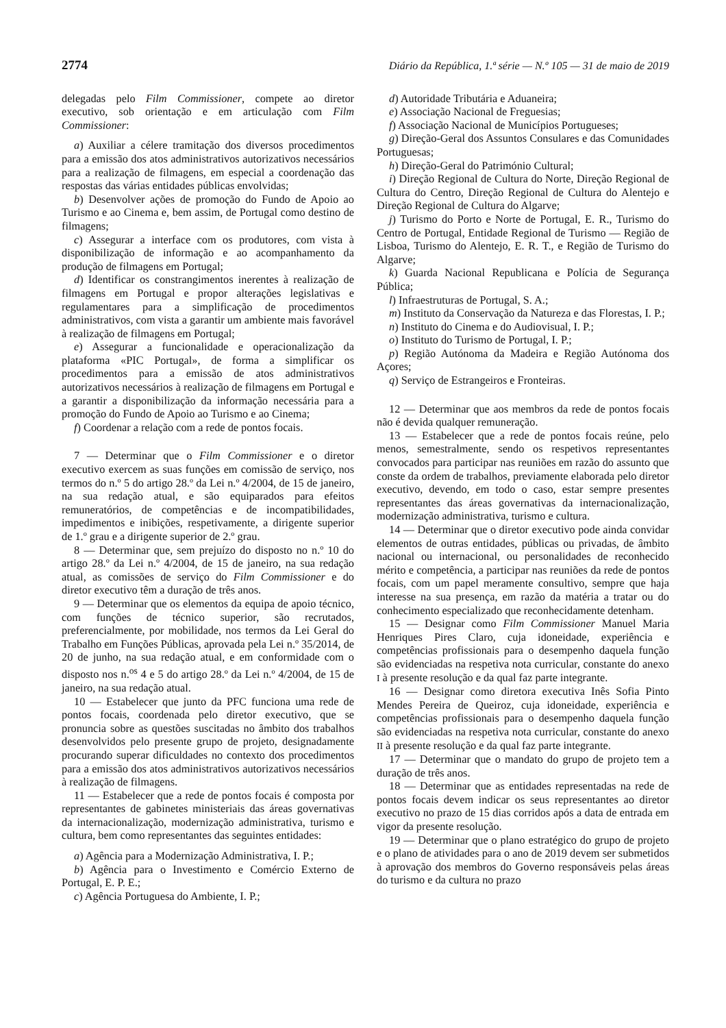2774 Diário da República, 1.ª série — N.º 105 — 31 de maio de 2019
delegadas pelo Film Commissioner, compete ao diretor executivo, sob orientação e em articulação com Film Commissioner:
a) Auxiliar a célere tramitação dos diversos procedimentos para a emissão dos atos administrativos autorizativos necessários para a realização de filmagens, em especial a coordenação das respostas das várias entidades públicas envolvidas;
b) Desenvolver ações de promoção do Fundo de Apoio ao Turismo e ao Cinema e, bem assim, de Portugal como destino de filmagens;
c) Assegurar a interface com os produtores, com vista à disponibilização de informação e ao acompanhamento da produção de filmagens em Portugal;
d) Identificar os constrangimentos inerentes à realização de filmagens em Portugal e propor alterações legislativas e regulamentares para a simplificação de procedimentos administrativos, com vista a garantir um ambiente mais favorável à realização de filmagens em Portugal;
e) Assegurar a funcionalidade e operacionalização da plataforma «PIC Portugal», de forma a simplificar os procedimentos para a emissão de atos administrativos autorizativos necessários à realização de filmagens em Portugal e a garantir a disponibilização da informação necessária para a promoção do Fundo de Apoio ao Turismo e ao Cinema;
f) Coordenar a relação com a rede de pontos focais.
7 — Determinar que o Film Commissioner e o diretor executivo exercem as suas funções em comissão de serviço, nos termos do n.º 5 do artigo 28.º da Lei n.º 4/2004, de 15 de janeiro, na sua redação atual, e são equiparados para efeitos remuneratórios, de competências e de incompatibilidades, impedimentos e inibições, respetivamente, a dirigente superior de 1.º grau e a dirigente superior de 2.º grau.
8 — Determinar que, sem prejuízo do disposto no n.º 10 do artigo 28.º da Lei n.º 4/2004, de 15 de janeiro, na sua redação atual, as comissões de serviço do Film Commissioner e do diretor executivo têm a duração de três anos.
9 — Determinar que os elementos da equipa de apoio técnico, com funções de técnico superior, são recrutados, preferencialmente, por mobilidade, nos termos da Lei Geral do Trabalho em Funções Públicas, aprovada pela Lei n.º 35/2014, de 20 de junho, na sua redação atual, e em conformidade com o disposto nos n.<sup>os</sup> 4 e 5 do artigo 28.º da Lei n.º 4/2004, de 15 de janeiro, na sua redação atual.
10 — Estabelecer que junto da PFC funciona uma rede de pontos focais, coordenada pelo diretor executivo, que se pronuncia sobre as questões suscitadas no âmbito dos trabalhos desenvolvidos pelo presente grupo de projeto, designadamente procurando superar dificuldades no contexto dos procedimentos para a emissão dos atos administrativos autorizativos necessários à realização de filmagens.
11 — Estabelecer que a rede de pontos focais é composta por representantes de gabinetes ministeriais das áreas governativas da internacionalização, modernização administrativa, turismo e cultura, bem como representantes das seguintes entidades:
a) Agência para a Modernização Administrativa, I. P.;
b) Agência para o Investimento e Comércio Externo de Portugal, E. P. E.;
c) Agência Portuguesa do Ambiente, I. P.;
d) Autoridade Tributária e Aduaneira;
e) Associação Nacional de Freguesias;
f) Associação Nacional de Municípios Portugueses;
g) Direção-Geral dos Assuntos Consulares e das Comunidades Portuguesas;
h) Direção-Geral do Património Cultural;
i) Direção Regional de Cultura do Norte, Direção Regional de Cultura do Centro, Direção Regional de Cultura do Alentejo e Direção Regional de Cultura do Algarve;
j) Turismo do Porto e Norte de Portugal, E. R., Turismo do Centro de Portugal, Entidade Regional de Turismo — Região de Lisboa, Turismo do Alentejo, E. R. T., e Região de Turismo do Algarve;
k) Guarda Nacional Republicana e Polícia de Segurança Pública;
l) Infraestruturas de Portugal, S. A.;
m) Instituto da Conservação da Natureza e das Florestas, I. P.;
n) Instituto do Cinema e do Audiovisual, I. P.;
o) Instituto do Turismo de Portugal, I. P.;
p) Região Autónoma da Madeira e Região Autónoma dos Açores;
q) Serviço de Estrangeiros e Fronteiras.
12 — Determinar que aos membros da rede de pontos focais não é devida qualquer remuneração.
13 — Estabelecer que a rede de pontos focais reúne, pelo menos, semestralmente, sendo os respetivos representantes convocados para participar nas reuniões em razão do assunto que conste da ordem de trabalhos, previamente elaborada pelo diretor executivo, devendo, em todo o caso, estar sempre presentes representantes das áreas governativas da internacionalização, modernização administrativa, turismo e cultura.
14 — Determinar que o diretor executivo pode ainda convidar elementos de outras entidades, públicas ou privadas, de âmbito nacional ou internacional, ou personalidades de reconhecido mérito e competência, a participar nas reuniões da rede de pontos focais, com um papel meramente consultivo, sempre que haja interesse na sua presença, em razão da matéria a tratar ou do conhecimento especializado que reconhecidamente detenham.
15 — Designar como Film Commissioner Manuel Maria Henriques Pires Claro, cuja idoneidade, experiência e competências profissionais para o desempenho daquela função são evidenciadas na respetiva nota curricular, constante do anexo I à presente resolução e da qual faz parte integrante.
16 — Designar como diretora executiva Inês Sofia Pinto Mendes Pereira de Queiroz, cuja idoneidade, experiência e competências profissionais para o desempenho daquela função são evidenciadas na respetiva nota curricular, constante do anexo II à presente resolução e da qual faz parte integrante.
17 — Determinar que o mandato do grupo de projeto tem a duração de três anos.
18 — Determinar que as entidades representadas na rede de pontos focais devem indicar os seus representantes ao diretor executivo no prazo de 15 dias corridos após a data de entrada em vigor da presente resolução.
19 — Determinar que o plano estratégico do grupo de projeto e o plano de atividades para o ano de 2019 devem ser submetidos à aprovação dos membros do Governo responsáveis pelas áreas do turismo e da cultura no prazo